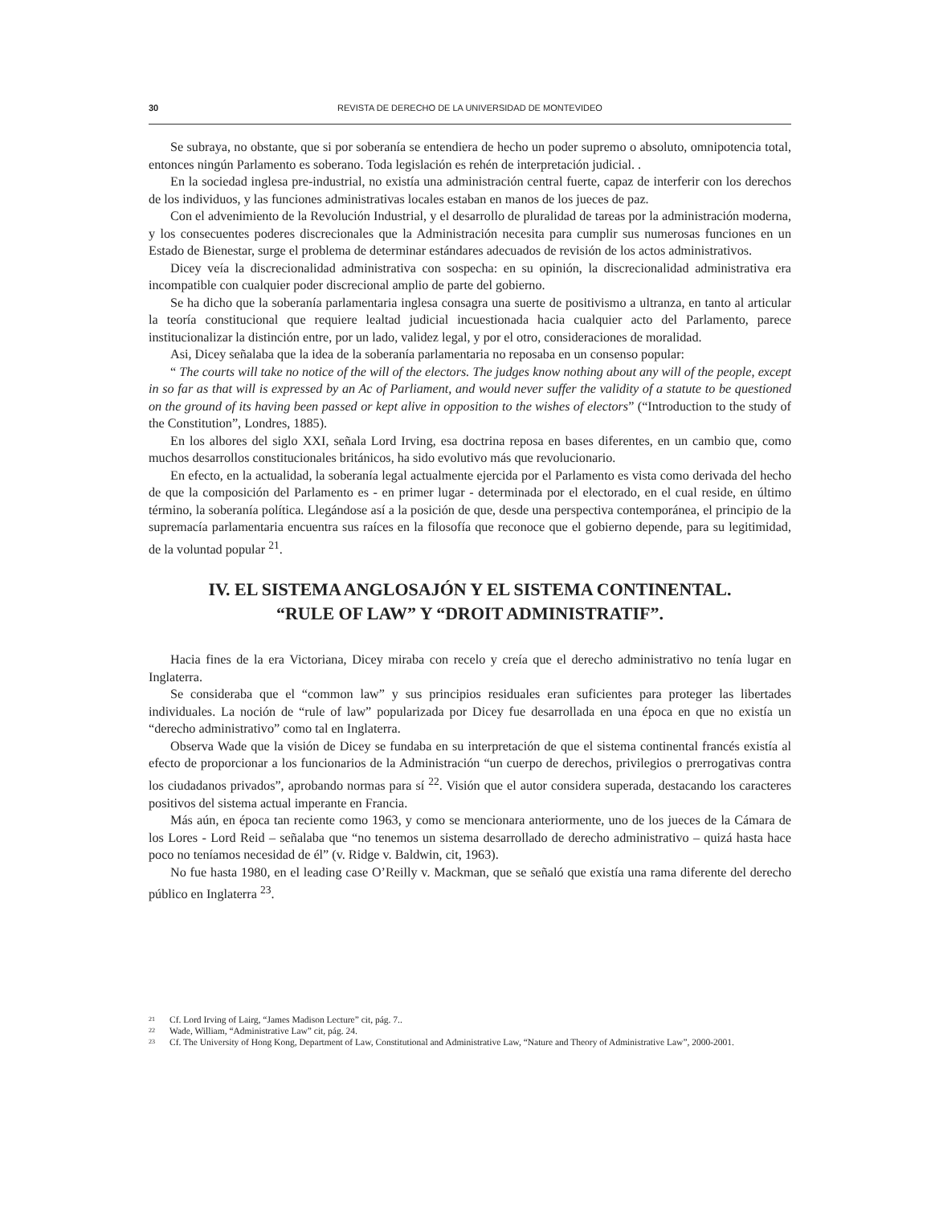30 REVISTA DE DERECHO DE LA UNIVERSIDAD DE MONTEVIDEO
Se subraya, no obstante, que si por soberanía se entendiera de hecho un poder supremo o absoluto, omnipotencia total, entonces ningún Parlamento es soberano. Toda legislación es rehén de interpretación judicial. .
En la sociedad inglesa pre-industrial, no existía una administración central fuerte, capaz de interferir con los derechos de los individuos, y las funciones administrativas locales estaban en manos de los jueces de paz.
Con el advenimiento de la Revolución Industrial, y el desarrollo de pluralidad de tareas por la administración moderna, y los consecuentes poderes discrecionales que la Administración necesita para cumplir sus numerosas funciones en un Estado de Bienestar, surge el problema de determinar estándares adecuados de revisión de los actos administrativos.
Dicey veía la discrecionalidad administrativa con sospecha: en su opinión, la discrecionalidad administrativa era incompatible con cualquier poder discrecional amplio de parte del gobierno.
Se ha dicho que la soberanía parlamentaria inglesa consagra una suerte de positivismo a ultranza, en tanto al articular la teoría constitucional que requiere lealtad judicial incuestionada hacia cualquier acto del Parlamento, parece institucionalizar la distinción entre, por un lado, validez legal, y por el otro, consideraciones de moralidad.
Asi, Dicey señalaba que la idea de la soberanía parlamentaria no reposaba en un consenso popular:
“ The courts will take no notice of the will of the electors. The judges know nothing about any will of the people, except in so far as that will is expressed by an Ac of Parliament, and would never suffer the validity of a statute to be questioned on the ground of its having been passed or kept alive in opposition to the wishes of electors” (“Introduction to the study of the Constitution”, Londres, 1885).
En los albores del siglo XXI, señala Lord Irving, esa doctrina reposa en bases diferentes, en un cambio que, como muchos desarrollos constitucionales británicos, ha sido evolutivo más que revolucionario.
En efecto, en la actualidad, la soberanía legal actualmente ejercida por el Parlamento es vista como derivada del hecho de que la composición del Parlamento es - en primer lugar - determinada por el electorado, en el cual reside, en último término, la soberanía política. Llegándose así a la posición de que, desde una perspectiva contemporánea, el principio de la supremacía parlamentaria encuentra sus raíces en la filosofía que reconoce que el gobierno depende, para su legitimidad, de la voluntad popular <sup>21</sup>.
IV. EL SISTEMA ANGLOSAJÓN Y EL SISTEMA CONTINENTAL.
“RULE OF LAW” Y “DROIT ADMINISTRATIF”.
Hacia fines de la era Victoriana, Dicey miraba con recelo y creía que el derecho administrativo no tenía lugar en Inglaterra.
Se consideraba que el “common law” y sus principios residuales eran suficientes para proteger las libertades individuales. La noción de “rule of law” popularizada por Dicey fue desarrollada en una época en que no existía un “derecho administrativo” como tal en Inglaterra.
Observa Wade que la visión de Dicey se fundaba en su interpretación de que el sistema continental francés existía al efecto de proporcionar a los funcionarios de la Administración “un cuerpo de derechos, privilegios o prerrogativas contra los ciudadanos privados”, aprobando normas para sí <sup>22</sup>. Visión que el autor considera superada, destacando los caracteres positivos del sistema actual imperante en Francia.
Más aún, en época tan reciente como 1963, y como se mencionara anteriormente, uno de los jueces de la Cámara de los Lores - Lord Reid – señalaba que “no tenemos un sistema desarrollado de derecho administrativo – quizá hasta hace poco no teníamos necesidad de él” (v. Ridge v. Baldwin, cit, 1963).
No fue hasta 1980, en el leading case O’Reilly v. Mackman, que se señaló que existía una rama diferente del derecho público en Inglaterra <sup>23</sup>.
<sup>21</sup> Cf. Lord Irving of Lairg, “James Madison Lecture” cit, pág. 7..
<sup>22</sup> Wade, William, “Administrative Law” cit, pág. 24.
<sup>23</sup> Cf. The University of Hong Kong, Department of Law, Constitutional and Administrative Law, “Nature and Theory of Administrative Law”, 2000-2001.